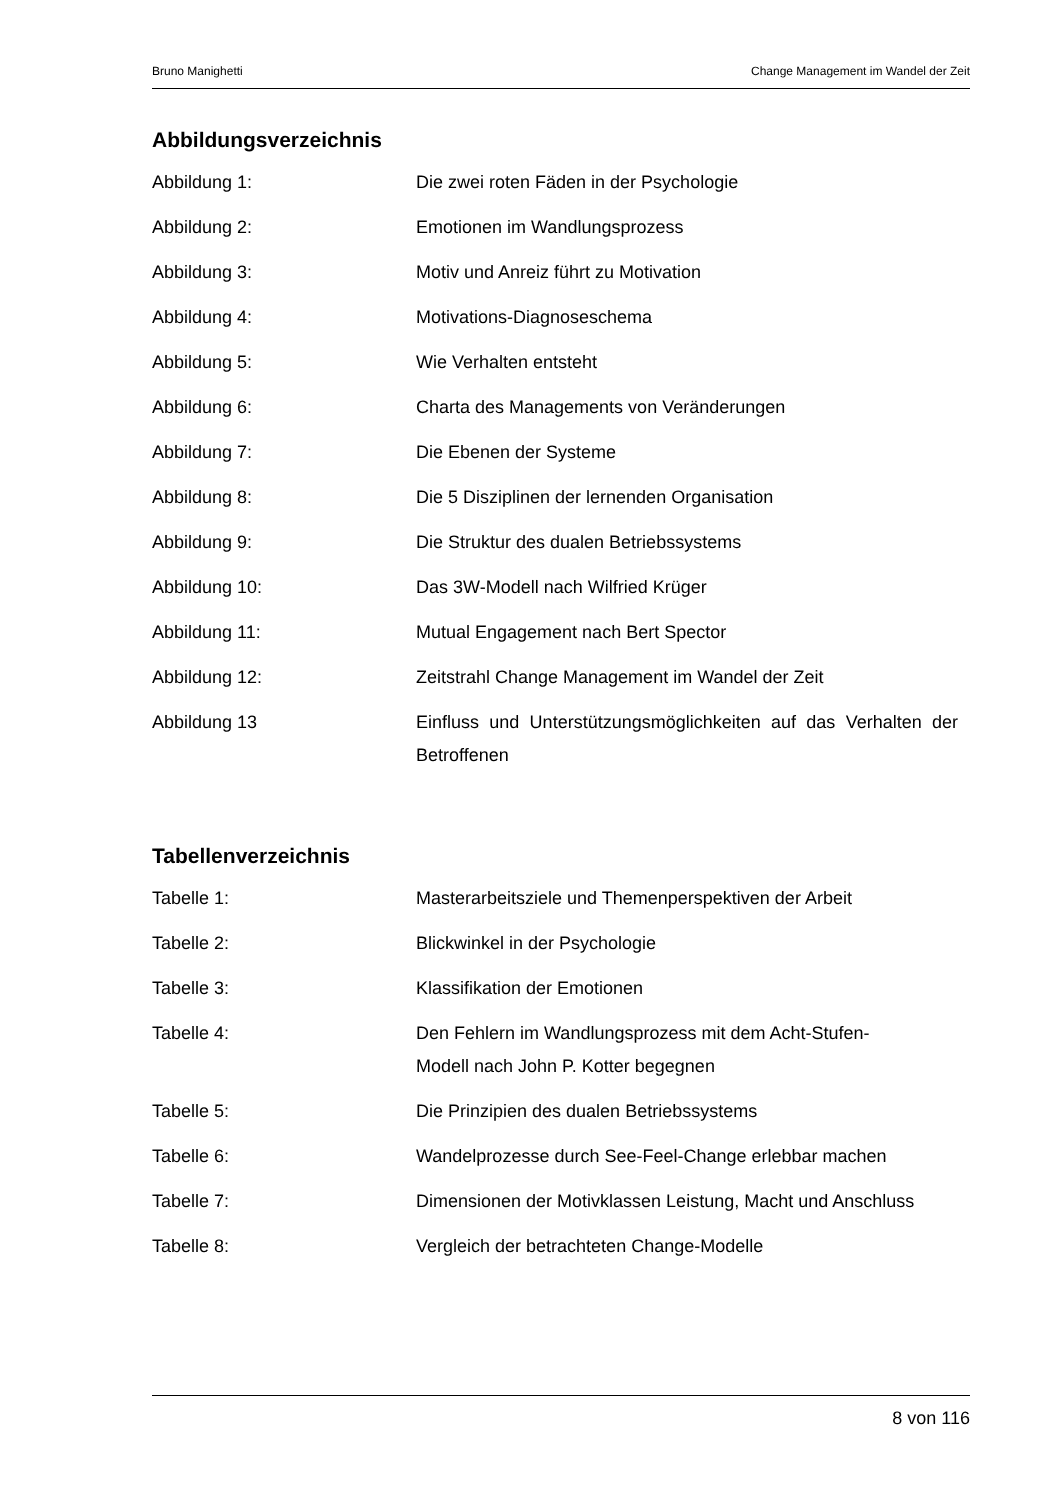Bruno Manighetti Change Management im Wandel der Zeit
Abbildungsverzeichnis
| Abbildung 1: | Die zwei roten Fäden in der Psychologie |
| Abbildung 2: | Emotionen im Wandlungsprozess |
| Abbildung 3: | Motiv und Anreiz führt zu Motivation |
| Abbildung 4: | Motivations-Diagnoseschema |
| Abbildung 5: | Wie Verhalten entsteht |
| Abbildung 6: | Charta des Managements von Veränderungen |
| Abbildung 7: | Die Ebenen der Systeme |
| Abbildung 8: | Die 5 Disziplinen der lernenden Organisation |
| Abbildung 9: | Die Struktur des dualen Betriebssystems |
| Abbildung 10: | Das 3W-Modell nach Wilfried Krüger |
| Abbildung 11: | Mutual Engagement nach Bert Spector |
| Abbildung 12: | Zeitstrahl Change Management im Wandel der Zeit |
| Abbildung 13 | Einfluss und Unterstützungsmöglichkeiten auf das Verhalten der Betroffenen |
Tabellenverzeichnis
| Tabelle 1: | Masterarbeitsziele und Themenperspektiven der Arbeit |
| Tabelle 2: | Blickwinkel in der Psychologie |
| Tabelle 3: | Klassifikation der Emotionen |
| Tabelle 4: | Den Fehlern im Wandlungsprozess mit dem Acht-Stufen- Modell nach John P. Kotter begegnen |
| Tabelle 5: | Die Prinzipien des dualen Betriebssystems |
| Tabelle 6: | Wandelprozesse durch See-Feel-Change erlebbar machen |
| Tabelle 7: | Dimensionen der Motivklassen Leistung, Macht und Anschluss |
| Tabelle 8: | Vergleich der betrachteten Change-Modelle |
8 von 116